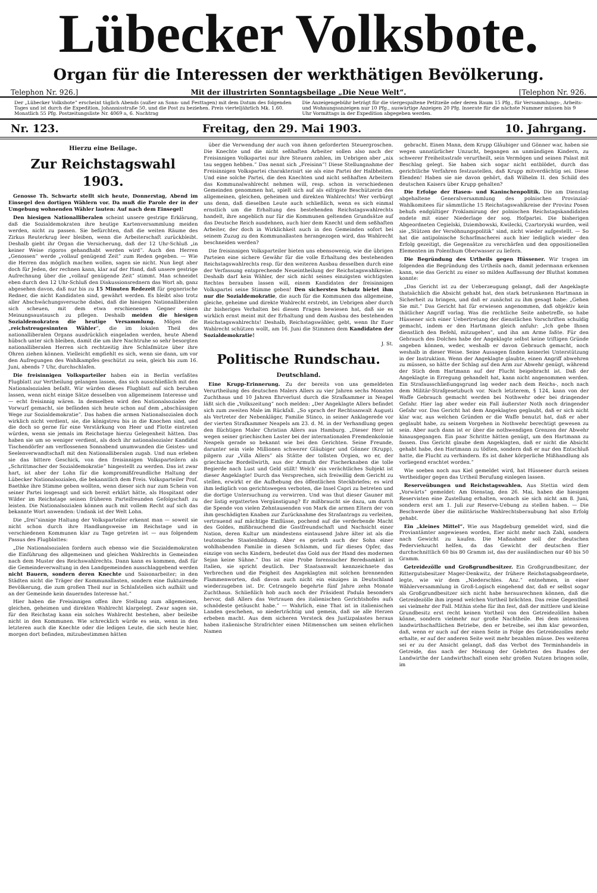Lübecker Volksbote.
Organ für die Interessen der werkthätigen Bevölkerung.
Telephon Nr. 926.] Mit der illustrirten Sonntagsbeilage „Die Neue Welt“. [Telephon Nr. 926.
Der „Lübecker Volksbote“ erscheint täglich Abends (außer an Sonn- und Festtagen) mit dem Datum des folgenden Tages und ist durch die Expedition, Johannisstraße 50, und die Post zu beziehen. Preis vierteljährlich Mk. 1.60. Monatlich 55 Pfg. Postzeitungsliste Nr. 4069 a, 6. Nachtrag
Die Anzeigengebühr beträgt für die viergespaltene Petitzeile oder deren Raum 15 Pfg., für Versammlungs-, Arbeits- und Wohnungsanzeigen nur 10 Pfg., auswärtige Anzeigen 20 Pfg. Inserate für die nächste Nummer müssen bis 9 Uhr Vormittags in der Expedition abgegeben werden.
Nr. 123. Freitag, den 29. Mai 1903. 10. Jahrgang.
Hierzu eine Beilage.
Zur Reichstagswahl 1903.
Genosse Th. Schwartz stellt sich heute, Donnerstag, Abend im Einsegel den dortigen Wählern vor. Da muß die Parole der in der Umgebung wohnenden Wähler lauten: Auf nach dem Einsegel!
Den hiesigen Nationalliberalen scheint unsere gestrige Erklärung, daß die Sozialdemokraten ihre heutige Kartenversammlung meiden werden, nicht zu passen. Sie befürchten, daß die weiten Räume des Zirkus Reuterkrug leer bleiben, wenn die Arbeiterschaft zurückbleibt. Deshalb giebt ihr Organ die Versicherung, daß der 12 Uhr-Schluß „in keiner Weise rigoros gehandhabt werden wird“. Auch den Herren „Genossen“ werde „vollauf genügend Zeit“ zum Reden gegeben. — Wie die Herren das möglich machen wollen, sagen sie nicht. Nun liegt aber doch für Jeden, der rechnen kann, klar auf der Hand, daß unsere gestrige Aufrechnung über die „vollauf genügende Zeit“ stimmt. Man schneidet eben durch den 12 Uhr-Schluß den Diskussionsrednern das Wort ab, ganz abgesehen davon, daß nur bis zu 15 Minuten Redezeit für gegnerische Redner, die nicht Kandidaten sind, gewährt werden. Es bleibt also trotz aller Abschwächungsversuche dabei, daß die hiesigen Nationalliberalen sich scheuen, mit dem etwa erschienenen Gegner einen Meinungsaustausch zu pflegen. Deshalb meiden die hiesigen Sozialdemokraten die heutige Versammlung. Mögen die „reichstreugesinnten Wähler“, die im lokalen Theil des nationalliberalen Organs ausdrücklich eingeladen werden, heute Abend hübsch unter sich bleiben, damit die um ihre Nachtruhe so sehr besorgten nationalliberalen Herren sich rechtzeitig ihre Schlafmütze über ihre Ohren ziehen können. Vielleicht empfiehlt es sich, wenn sie dann, um vor den Aufregungen des Wahlkampfes geschützt zu sein, gleich bis zum 16. Juni, abends 7 Uhr, durchschlafen.
Die freisinnigen Volksparteiler haben ein in Berlin verfaßtes Flugblatt zur Vertheilung gelangen lassen, das sich ausschließlich mit den Nationalsozialen befaßt. Wir würden dieses Flugblatt auf sich beruhen lassen, wenn nicht einige Sätze desselben von allgemeinem Interesse und — echt freisinnig wären. In demselben wird den Nationalsozialen der Vorwurf gemacht, sie befänden sich heute schon auf dem „abschüssigen Wege zur Sozialdemokratie“. Das haben die armen Nationalsozialen doch wirklich nicht verdient, sie, die königstreu bis in die Knochen sind, und die doch so gerne für eine Verstärkung von Heer und Flotte eintreten würden, wenn sie jemals im Reichstage hierzu Gelegenheit hätten. Das haben sie um so weniger verdient, als doch ihr nationalsozialer Kandidat Tischendörfer am verflossenen Sonnabend unumwunden die Geistes- und Seelenverwandtschaft mit den Nationalliberalen zugab. Und nun erleben sie das bittere Geschick, von den freisinnigen Volksparteilern als „Schrittmacher der Sozialdemokratie“ hingestellt zu werden. Das ist zwar hart, ist aber der Lohn für die kompromißfreundliche Haltung der Lübecker Nationalsozialen, die bekanntlich dem Freis. Volksparteiler Prof. Baethke ihre Stimme geben wollten, wenn dieser sich nur zum Schein von seiner Partei losgesagt und sich bereit erklärt hätte, als Hospitant oder Wilder im Reichstage seinen früheren Parteifreunden Gefolgschaft zu leisten. Die Nationalsozialen können auch mit vollem Recht auf sich das bekannte Wort anwenden: Undank ist der Welt Lohn.
Die „frei“sinnige Haltung der Volksparteiler erkennt man — soweit sie nicht schon durch ihre Handlungsweise im Reichstage und in verschiedenen Kommunen klar zu Tage getreten ist — aus folgendem Passus des Flugblattes:
„Die Nationalsozialen fordern auch ebenso wie die Sozialdemokraten die Einführung des allgemeinen und gleichen Wahlrechts in Gemeinden nach dem Muster des Reichswahlrechts. Dann kann es kommen, daß für die Gemeindeverwaltung in den Landgemeinden ausschlaggebend werden nicht Bauern, sondern deren Knechte und Saisonarbeiter; in den Städten nicht die Träger der Kommunallasten, sondern eine fluktuirende Bevölkerung, die zum großen Theil nur in Schlafstellen sich aufhält und an der Gemeinde kein dauerndes Interesse hat.“
Hier haben die Freisinnigen offen ihre Stellung zum allgemeinen, gleichen, geheimen und direkten Wahlrecht klargelegt. Zwar sagen sie, für den Reichstag kann ein solches Wahlrecht bestehen, aber beileibe nicht in den Kommunen. Wie schrecklich würde es sein, wenn in den letzteren auch die Knechte oder die ledigen Leute, die sich heute hier, morgen dort befinden, mitzubestimmen hätten
über die Verwendung der auch von ihnen geforderten Steuergroschen. Die Knechte und die nicht seßhaften Arbeiter sollen also nach der Freisinnigen Volkspartei nur ihre Steuern zahlen, im Uebrigen aber „nix tau seggen hebben.“ Das nennt sich „Freisinn“! Diese Stellungnahme der Freisinnigen Volkspartei charakterisirt sie als eine Partei der Halbheiten. Und eine solche Partei, die den Knechten und nicht seßhaften Arbeitern das Kommunalwahlrecht nehmen will, resp. schon in verschiedenen Gemeinden genommen hat, spielt sich auf als eifrigste Beschützerin des allgemeinen, gleichen, geheimen und direkten Wahlrechts! Wer verbürgt uns denn, daß dieselben Leute auch schließlich, wenn es sich einmal ernstlich um die Erhaltung des bestehenden Reichstagswahlrechts handelt, ihre angeblich nur für die Kommunen geltenden Grundsätze auf das Deutsche Reich ausdehnen, auch hier dem Knecht und dem seßhaften Arbeiter, der doch in Wirklichkeit auch in den Gemeinden sofort bei seinem Zuzug zu den Kommunallasten herangezogen wird, das Wahlrecht beschneiden werden?
Die freisinnigen Volksparteiler bieten uns ebensowenig, wie die übrigen Parteien eine sichere Gewähr für die volle Erhaltung des bestehenden Reichstagswahlrechts resp. für den weiteren Ausbau desselben durch eine der Verfassung entsprechende Neueintheilung der Reichstagswahlkreise. Deshalb darf kein Wähler, der sich nicht seines einzigsten wichtigsten Rechtes berauben lassen will, einem Kandidaten der freisinnigen Volkspartei seine Stimme geben! Den sichersten Schutz bietet ihm nur die Sozialdemokratie, die auch für die Kommunen das allgemeine, gleiche, geheime und direkte Wahlrecht erstrebt, im Uebrigen aber durch ihr bisheriges Verhalten bei diesen Fragen bewiesen hat, daß sie es wirklich ernst meint mit der Erhaltung und dem Ausbau des bestehenden Reichstagswahlrechts! Deshalb, Reichstagswähler, gebt, wenn Ihr Euer Wahlrecht schützen wollt, am 16. Juni die Stimmen dem Kandidaten der Sozialdemokratie!
J. St.
Politische Rundschau.
Deutschland.
Eine Krupp-Erinnerung. Zu der bereits von uns gemeldeten Verurtheilung des deutschen Malers Allers zu vier Jahren sechs Monaten Zuchthaus und 10 Jahren Ehrverlust durch die Strafkammer in Neapel läßt sich die „Volkszeitung“ noch melden: „Der Angeklagte Allers befindet sich zum zweiten Male im Rückfall. „So sprach der Rechtsanwalt Augusti als Vertreter der Nebenkläger, Familie Stinco, in seiner Anklagerede vor der vierten Strafkammer Neapels am 23. d. M. in der Verhandlung gegen den flüchtigen Maler Christian Allers aus Hamburg. „Dieser Herr ist wegen seiner griechischen Laster bei der internationalen Fremdenkolonie Neapels gerade so bekannt wie bei den Gerichten. Seine Freunde, darunter sein viele Millionen schwerer Gläubiger und Gönner (Krupp), pilgern zur „Villa Allers“ als Stätte der tollsten Orgien, wo er, der griechische Bordellwirth, aus der Armuth der Fischerknaben die tolle Begierde nach Lust und Geld stillt! Welch' ein verächtliches Subjekt ist dieser Angeklagte! Durch das Versprechen, sich freiwillig dem Gericht zu stellen, erwirkt er die Aufhebung des öffentlichen Steckbriefes; es wird ihm lediglich von gerichtswegen verboten, die Insel Capri zu betreten und die dortige Untersuchung zu verwirren. Und was thut dieser Gauner mit der listig ergatterten Vergünstigung? Er mißbraucht sie dazu, um durch die Spende von vielen Zehntausenden von Mark die armen Eltern der von ihm geschädigten Knaben zur Zurücknahme des Strafantrags zu verleiten, vertrauend auf mächtige Einflüsse, pochend auf die verderbende Macht des Goldes, mißbrauchend die Gastfreundschaft und Nachsicht einer Nation, deren Kultur um mindestens eintausend Jahre älter ist als die teutonische Staatenbildung. Aber es gerieth auch der Sohn einer wohlhabenden Familie in diesen Schlamm, und für dieses Opfer, das einzige von sechs Kindern, bedeutet das Gold aus der Hand des modernen Sejan keine Sühne.“ Das ist eine Probe forensischer Beredsamkeit in Italien, sie spricht deutlich. Der Staatsanwalt kennzeichnete das Verbrechen und die Feigheit des Angeklagten mit solchen brennenden Flammenworten, daß davon auch nicht ein einziges in Deutschland wiederzugeben ist. Dr. Cetrangelo begehrte fünf Jahre zehn Monate Zuchthaus. Schließlich hob auch noch der Präsident Padula besonders hervor, daß Allers das Vertrauen des italienischen Gerichtshofes aufs schnödeste getäuscht habe.“ — Wahrlich, eine That ist in italienischen Landen geschehen, so niederträchtig und gemein, daß sie alle Herzen erbeben macht. Aus dem sicheren Versteck des Justizpalastes heraus haben italienische Strafrichter einen Mitmenschen um seinen ehrlichen Namen
gebracht. Einen Mann, dem Krupp Gläubiger und Gönner war, haben sie wegen unnatürlicher Unzucht, begangen an unmündigen Kindern, zu schwerer Freiheitsstrafe verurtheilt, sein Vermögen und seinen Palast mit Beschlag gelegt. Sie haben sich sogar nicht entblödet, durch das gerichtliche Verfahren festzustellen, daß Krupp mitverdächtig sei. Diese Elenden! Haben sie nie davon gehört, daß Wilhelm II. den Schild des deutschen Kaisers über Krupp gehalten?
Die Erfolge der Hasen- und Kaninchenpolitik. Die am Dienstag abgehaltene Generalversammlung des polnischen Provinzial-Wahlkomitees für sämmtliche 15 Reichstagswahlkreise der Provinz Posen behufs endgültiger Proklamirung der polnischen Reichstagskandidaten endete mit einer Niederlage der sog. Hofpartei. Die bisherigen Abgeordneten Cegielski, Dziembowski, Kwilecki, Czartoryski wurden, weil sie „Stützen der Versöhnungspolitik“ sind, nicht wieder aufgestellt. — So hat die antipolnische Scharfmacherei auch hier lediglich wieder den Erfolg gezeitigt, die Gegensätze zu verschärfen und den oppositionellen Elementen im Polenthum Oberwasser zu liefern.
Die Begründung des Urtheils gegen Hüssener. Wir tragen im folgenden die Begründung des Urtheils nach, damit jedermann erkennen kann, wie das Gericht zu einer so milden Auffassung der Bluthat kommen konnte:
„Das Gericht ist zu der Ueberzeugung gelangt, daß der Angeklagte thatsächlich die Absicht gehabt hat, den stark betrunkenen Hartmann in Sicherheit zu bringen, und daß er zunächst zu ihm gesagt habe: „Gehen Sie mit.“ Das Gericht hat für erwiesen angenommen, daß objektiv kein thätlicher Angriff vorlag. Was die rechtliche Seite anbetreffe, so habe Hüssener sich einer Uebertretung der dienstlichen Vorschriften schuldig gemacht, indem er den Hartmann gleich anfuhr: „Ich gebe Ihnen dienstlich den Befehl, mitzugehen“, und ihn am Arme faßte. Für den Gebrauch des Dolches habe der Angeklagte selbst keine triftigen Gründe angeben können, weder, weshalb er davon Gebrauch gemacht, noch weshalb in dieser Weise. Seine Aussagen finden keinerlei Unterstützung in der Instruktion. Wenn der Angeklagte glaubte, einen Angriff abwehren zu müssen, so hätte der Schlag auf den Arm zur Abwehr genügt, während der Stich dem Hartmann auf der Flucht beigebracht ist. Daß der Angeklagte in Erregung gehandelt hat, kann nicht angenommen werden. Ein Strafausschließungsgrund lag weder nach dem Reichs-, noch nach dem Militär-Strafgesetzbuch vor. Nach letzterem, § 124, kann von der Waffe Gebrauch gemacht werden bei Nothwehr oder bei dringender Gefahr. Hier lag aber weder ein Fall äußerster Noth noch dringender Gefahr vor. Das Gericht hat dem Angeklagten geglaubt, daß er sich nicht klar war, aus welchen Gründen er die Waffe benutzt hat, daß er aber geglaubt habe, zu seinem Vorgehen in Nothwehr berechtigt gewesen zu sein. Aber auch dann ist er über die nothwendigen Grenzen der Abwehr hinausgegangen. Ein paar Schritte hätten genügt, um den Hartmann zu fassen. Das Gericht glaube dem Angeklagten, daß er nicht die Absicht gehabt habe, den Hartmann zu tödten, sondern daß er nur den Entschluß hatte, die Flucht zu verhindern. Es ist daher körperliche Mißhandlung als vorliegend erachtet worden.“
Wie soeben noch aus Kiel gemeldet wird, hat Hüssener durch seinen Vertheidiger gegen das Urtheil Berufung einlegen lassen.
Reserveübungen und Reichstagswahlen. Aus Stettin wird dem „Vorwärts“ gemeldet: Am Dienstag, den 26. Mai, haben die hiesigen Reservisten eine Zustellung erhalten, wonach sie sich nicht am 8. Juni, sondern erst am 1. Juli zur Reserve-Uebung zu stellen haben. — Die Beschwerde über die militärische Wahlrechtsberaubung hat also Erfolg gehabt.
Ein „kleines Mittel“. Wie aus Magdeburg gemeldet wird, sind die Proviantämter angewiesen worden, Eier nicht mehr nach Zahl, sondern nach Gewicht zu kaufen. Die Maßnahme soll der deutschen Federviehzucht helfen, da das Gewicht der deutschen Eier durchschnittlich 60 bis 80 Gramm ist, das der ausländischen nur 40 bis 50 Gramm.
Getreidezölle und Großgrundbesitzer. Ein Großgrundbesitzer, der Rittergutsbesitzer Mager-Denkwitz, der frühere Reichstagsabgeordnete, legte, wie wir dem „Niederschles. Anz.“ entnehmen, in einer Wählerversammlung in Groß-Logisch eingehend dar, daß er selbst sogar als Großgrundbesitzer sich nicht habe herausrechnen können, daß die Getreidezölle ihm irgend welchen Vortheil brächten. Das reine Gegentheil sei vielmehr der Fall. Mithin stehe für ihn fest, daß der mittlere und kleine Grundbesitz erst recht keinen Vortheil von den Getreidezöllen haben könne, sondern vielmehr nur große Nachtheile. Bei dem intensiven landwirthschaftlichen Betriebe, den er betreibe, sei ihm klar geworden, daß, wenn er auch auf der einen Seite in Folge des Getreidezolles mehr erhalte, er auf der anderen Seite weit mehr bezahlen müsse. Des weiteren sei er zu der Ansicht gelangt, daß das Verbot des Terminhandels in Getreide, das nach der Meinung der Gelehrten des Bundes der Landwirthe der Landwirthschaft einen sehr großen Nutzen bringen solle, im